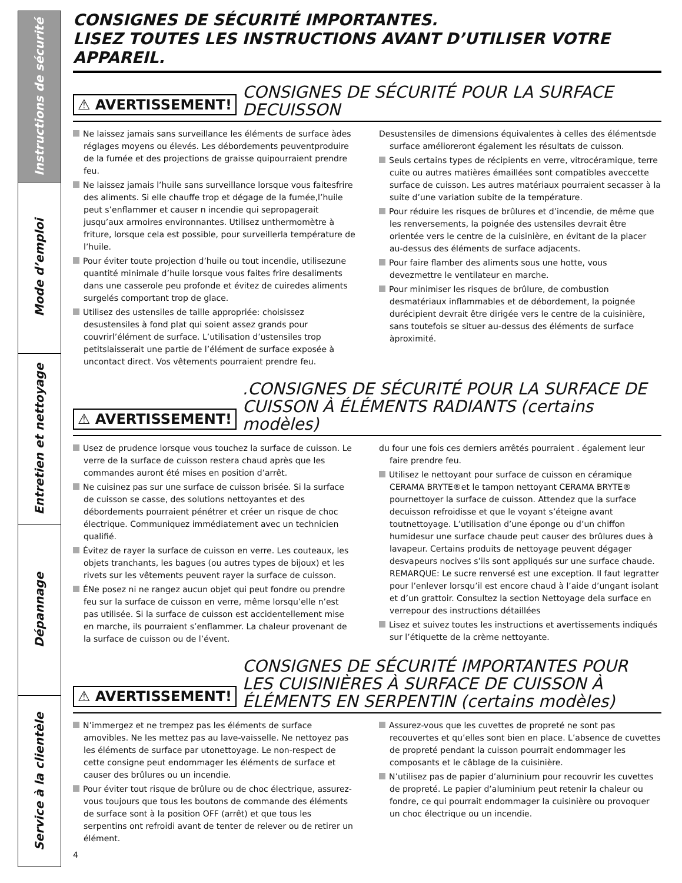Instructions de sécurité
Mode d’emploi
Entretien et nettoyage
Dépannage
Service à la clientèle
CONSIGNES DE SÉCURITÉ IMPORTANTES.
LISEZ TOUTES LES INSTRUCTIONS AVANT D’UTILISER VOTRE APPAREIL.
⚠ AVERTISSEMENT!
CONSIGNES DE SÉCURITÉ POUR LA SURFACE DECUISSON
Ne laissez jamais sans surveillance les éléments de surface àdes réglages moyens ou élevés. Les débordements peuventproduire de la fumée et des projections de graisse quipourraient prendre feu.
Ne laissez jamais l’huile sans surveillance lorsque vous faitesfrire des aliments. Si elle chauffe trop et dégage de la fumée,l’huile peut s’enflammer et causer n incendie qui sepropagerait jusqu’aux armoires environnantes. Utilisez unthermomètre à friture, lorsque cela est possible, pour surveillerla température de l’huile.
Pour éviter toute projection d’huile ou tout incendie, utilisezune quantité minimale d’huile lorsque vous faites frire desaliments dans une casserole peu profonde et évitez de cuiredes aliments surgelés comportant trop de glace.
Utilisez des ustensiles de taille appropriée: choisissez desustensiles à fond plat qui soient assez grands pour couvrirl’élément de surface. L’utilisation d’ustensiles trop petitslaisserait une partie de l’élément de surface exposée à uncontact direct. Vos vêtements pourraient prendre feu.
Desustensiles de dimensions équivalentes à celles des élémentsde surface amélioreront également les résultats de cuisson.
Seuls certains types de récipients en verre, vitrocéramique, terre cuite ou autres matières émaillées sont compatibles aveccette surface de cuisson. Les autres matériaux pourraient secasser à la suite d’une variation subite de la température.
Pour réduire les risques de brûlures et d’incendie, de même que les renversements, la poignée des ustensiles devrait être orientée vers le centre de la cuisinière, en évitant de la placer au-dessus des éléments de surface adjacents.
Pour faire flamber des aliments sous une hotte, vous devezmettre le ventilateur en marche.
Pour minimiser les risques de brûlure, de combustion desmatériaux inflammables et de débordement, la poignée durécipient devrait être dirigée vers le centre de la cuisinière, sans toutefois se situer au-dessus des éléments de surface àproximité.
⚠ AVERTISSEMENT!
.CONSIGNES DE SÉCURITÉ POUR LA SURFACE DE CUISSON À ÉLÉMENTS RADIANTS (certains modèles)
Usez de prudence lorsque vous touchez la surface de cuisson. Le verre de la surface de cuisson restera chaud après que les commandes auront été mises en position d’arrêt.
Ne cuisinez pas sur une surface de cuisson brisée. Si la surface de cuisson se casse, des solutions nettoyantes et des débordements pourraient pénétrer et créer un risque de choc électrique. Communiquez immédiatement avec un technicien qualifié.
Évitez de rayer la surface de cuisson en verre. Les couteaux, les objets tranchants, les bagues (ou autres types de bijoux) et les rivets sur les vêtements peuvent rayer la surface de cuisson.
ÉNe posez ni ne rangez aucun objet qui peut fondre ou prendre feu sur la surface de cuisson en verre, même lorsqu’elle n’est pas utilisée. Si la surface de cuisson est accidentellement mise en marche, ils pourraient s’enflammer. La chaleur provenant de la surface de cuisson ou de l’évent.
du four une fois ces derniers arrêtés pourraient . également leur faire prendre feu.
Utilisez le nettoyant pour surface de cuisson en céramique CERAMA BRYTE®et le tampon nettoyant CERAMA BRYTE® pournettoyer la surface de cuisson. Attendez que la surface decuisson refroidisse et que le voyant s’éteigne avant toutnettoyage. L’utilisation d’une éponge ou d’un chiffon humidesur une surface chaude peut causer des brûlures dues à lavapeur. Certains produits de nettoyage peuvent dégager desvapeurs nocives s’ils sont appliqués sur une surface chaude. REMARQUE: Le sucre renversé est une exception. Il faut legratter pour l’enlever lorsqu’il est encore chaud à l’aide d’ungant isolant et d’un grattoir. Consultez la section Nettoyage dela surface en verrepour des instructions détaillées
Lisez et suivez toutes les instructions et avertissements indiqués sur l’étiquette de la crème nettoyante.
⚠ AVERTISSEMENT!
CONSIGNES DE SÉCURITÉ IMPORTANTES POUR LES CUISINIÈRES À SURFACE DE CUISSON À ÉLÉMENTS EN SERPENTIN (certains modèles)
N’immergez et ne trempez pas les éléments de surface amovibles. Ne les mettez pas au lave-vaisselle. Ne nettoyez pas les éléments de surface par utonettoyage. Le non-respect de cette consigne peut endommager les éléments de surface et causer des brûlures ou un incendie.
Pour éviter tout risque de brûlure ou de choc électrique, assurez-vous toujours que tous les boutons de commande des éléments de surface sont à la position OFF (arrêt) et que tous les serpentins ont refroidi avant de tenter de relever ou de retirer un élément.
Assurez-vous que les cuvettes de propreté ne sont pas recouvertes et qu’elles sont bien en place. L’absence de cuvettes de propreté pendant la cuisson pourrait endommager les composants et le câblage de la cuisinière.
N’utilisez pas de papier d’aluminium pour recouvrir les cuvettes de propreté. Le papier d’aluminium peut retenir la chaleur ou fondre, ce qui pourrait endommager la cuisinière ou provoquer un choc électrique ou un incendie.
4